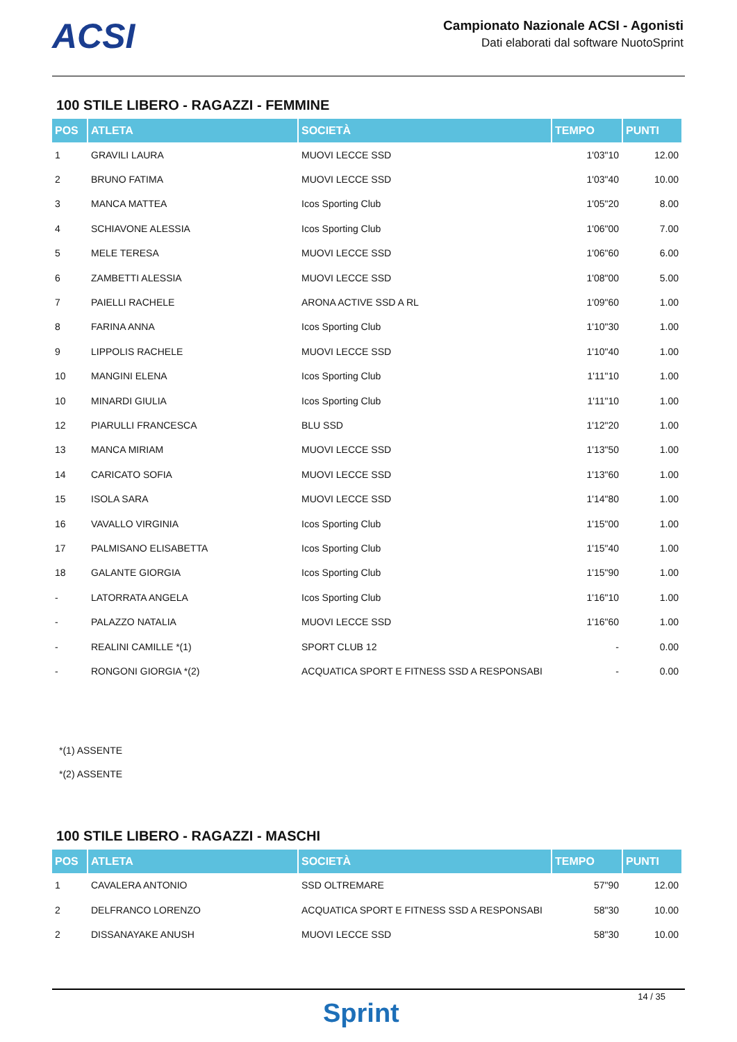ACSI
Campionato Nazionale ACSI - Agonisti
Dati elaborati dal software NuotoSprint
100 STILE LIBERO - RAGAZZI - FEMMINE
| POS | ATLETA | SOCIETÀ | TEMPO | PUNTI |
| --- | --- | --- | --- | --- |
| 1 | GRAVILI LAURA | MUOVI LECCE SSD | 1'03"10 | 12.00 |
| 2 | BRUNO FATIMA | MUOVI LECCE SSD | 1'03"40 | 10.00 |
| 3 | MANCA MATTEA | Icos Sporting Club | 1'05"20 | 8.00 |
| 4 | SCHIAVONE ALESSIA | Icos Sporting Club | 1'06"00 | 7.00 |
| 5 | MELE TERESA | MUOVI LECCE SSD | 1'06"60 | 6.00 |
| 6 | ZAMBETTI ALESSIA | MUOVI LECCE SSD | 1'08"00 | 5.00 |
| 7 | PAIELLI RACHELE | ARONA ACTIVE SSD A RL | 1'09"60 | 1.00 |
| 8 | FARINA ANNA | Icos Sporting Club | 1'10"30 | 1.00 |
| 9 | LIPPOLIS RACHELE | MUOVI LECCE SSD | 1'10"40 | 1.00 |
| 10 | MANGINI ELENA | Icos Sporting Club | 1'11"10 | 1.00 |
| 10 | MINARDI GIULIA | Icos Sporting Club | 1'11"10 | 1.00 |
| 12 | PIARULLI FRANCESCA | BLU SSD | 1'12"20 | 1.00 |
| 13 | MANCA MIRIAM | MUOVI LECCE SSD | 1'13"50 | 1.00 |
| 14 | CARICATO SOFIA | MUOVI LECCE SSD | 1'13"60 | 1.00 |
| 15 | ISOLA SARA | MUOVI LECCE SSD | 1'14"80 | 1.00 |
| 16 | VAVALLO VIRGINIA | Icos Sporting Club | 1'15"00 | 1.00 |
| 17 | PALMISANO ELISABETTA | Icos Sporting Club | 1'15"40 | 1.00 |
| 18 | GALANTE GIORGIA | Icos Sporting Club | 1'15"90 | 1.00 |
| - | LATORRATA ANGELA | Icos Sporting Club | 1'16"10 | 1.00 |
| - | PALAZZO NATALIA | MUOVI LECCE SSD | 1'16"60 | 1.00 |
| - | REALINI CAMILLE *(1) | SPORT CLUB 12 | - | 0.00 |
| - | RONGONI GIORGIA *(2) | ACQUATICA SPORT E FITNESS SSD A RESPONSABI | - | 0.00 |
*(1) ASSENTE
*(2) ASSENTE
100 STILE LIBERO - RAGAZZI - MASCHI
| POS | ATLETA | SOCIETÀ | TEMPO | PUNTI |
| --- | --- | --- | --- | --- |
| 1 | CAVALERA ANTONIO | SSD OLTREMARE | 57"90 | 12.00 |
| 2 | DELFRANCO LORENZO | ACQUATICA SPORT E FITNESS SSD A RESPONSABI | 58"30 | 10.00 |
| 2 | DISSANAYAKE ANUSH | MUOVI LECCE SSD | 58"30 | 10.00 |
14 / 35
Sprint